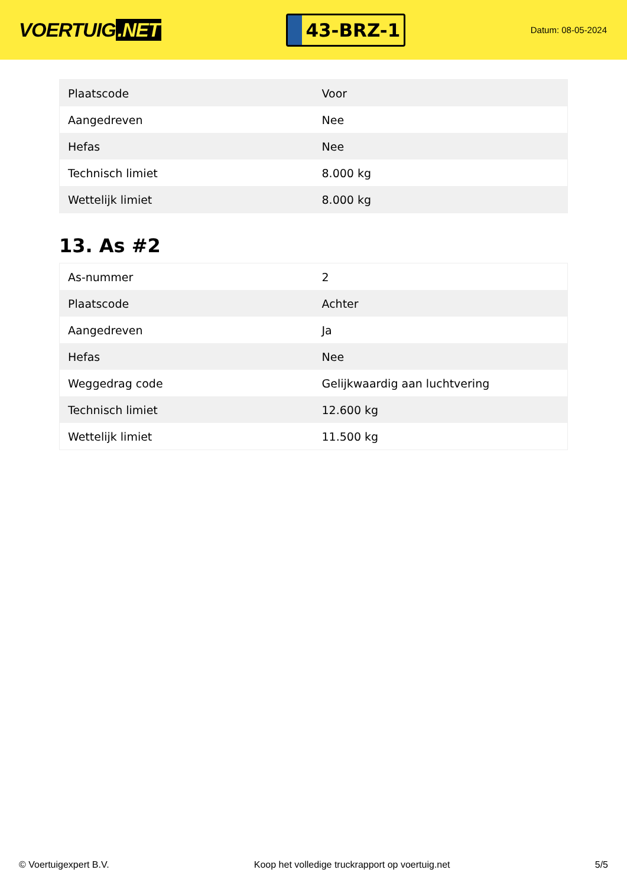VOERTUIG.NET
43-BRZ-1
Datum: 08-05-2024
| Plaatscode | Voor |
| Aangedreven | Nee |
| Hefas | Nee |
| Technisch limiet | 8.000 kg |
| Wettelijk limiet | 8.000 kg |
13. As #2
| As-nummer | 2 |
| Plaatscode | Achter |
| Aangedreven | Ja |
| Hefas | Nee |
| Weggedrag code | Gelijkwaardig aan luchtvering |
| Technisch limiet | 12.600 kg |
| Wettelijk limiet | 11.500 kg |
© Voertuigexpert B.V. Koop het volledige truckrapport op voertuig.net 5/5